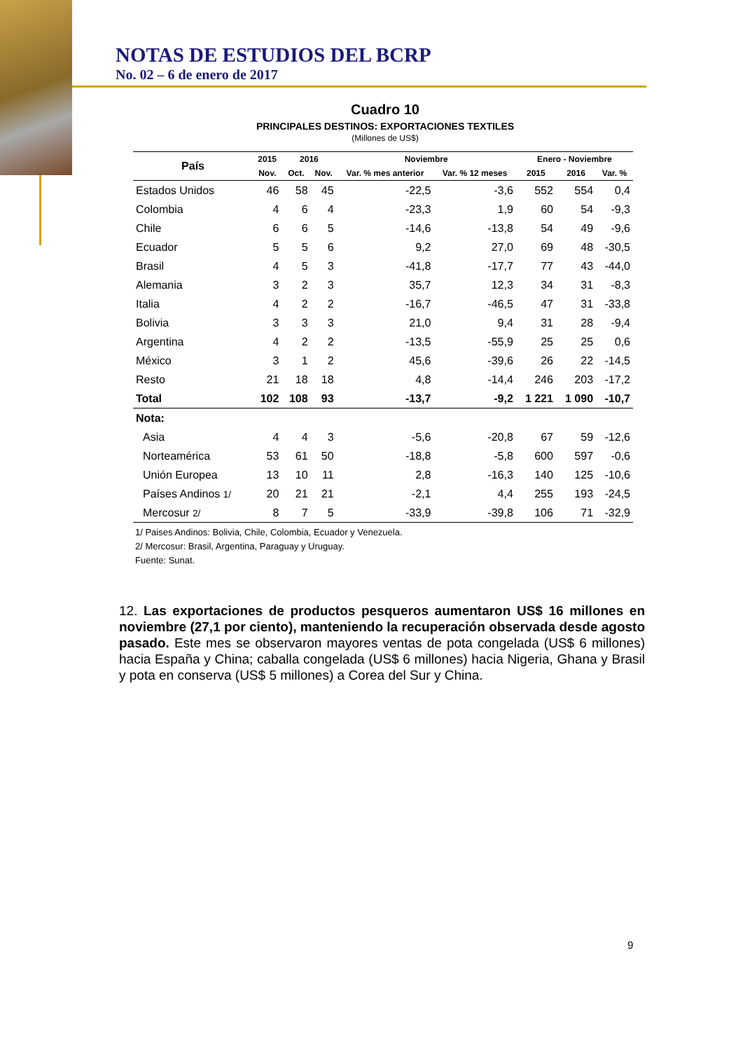NOTAS DE ESTUDIOS DEL BCRP
No. 02 – 6 de enero de 2017
Cuadro 10
PRINCIPALES DESTINOS: EXPORTACIONES TEXTILES
(Millones de US$)
| País | 2015 | 2016 | | Noviembre | | Enero - Noviembre | | |
| --- | --- | --- | --- | --- | --- | --- | --- | --- |
| | Nov. | Oct. | Nov. | Var. % mes anterior | Var. % 12 meses | 2015 | 2016 | Var. % |
| Estados Unidos | 46 | 58 | 45 | -22,5 | -3,6 | 552 | 554 | 0,4 |
| Colombia | 4 | 6 | 4 | -23,3 | 1,9 | 60 | 54 | -9,3 |
| Chile | 6 | 6 | 5 | -14,6 | -13,8 | 54 | 49 | -9,6 |
| Ecuador | 5 | 5 | 6 | 9,2 | 27,0 | 69 | 48 | -30,5 |
| Brasil | 4 | 5 | 3 | -41,8 | -17,7 | 77 | 43 | -44,0 |
| Alemania | 3 | 2 | 3 | 35,7 | 12,3 | 34 | 31 | -8,3 |
| Italia | 4 | 2 | 2 | -16,7 | -46,5 | 47 | 31 | -33,8 |
| Bolivia | 3 | 3 | 3 | 21,0 | 9,4 | 31 | 28 | -9,4 |
| Argentina | 4 | 2 | 2 | -13,5 | -55,9 | 25 | 25 | 0,6 |
| México | 3 | 1 | 2 | 45,6 | -39,6 | 26 | 22 | -14,5 |
| Resto | 21 | 18 | 18 | 4,8 | -14,4 | 246 | 203 | -17,2 |
| Total | 102 | 108 | 93 | -13,7 | -9,2 | 1 221 | 1 090 | -10,7 |
| Nota: | | | | | | | | |
| Asia | 4 | 4 | 3 | -5,6 | -20,8 | 67 | 59 | -12,6 |
| Norteamérica | 53 | 61 | 50 | -18,8 | -5,8 | 600 | 597 | -0,6 |
| Unión Europea | 13 | 10 | 11 | 2,8 | -16,3 | 140 | 125 | -10,6 |
| Países Andinos 1/ | 20 | 21 | 21 | -2,1 | 4,4 | 255 | 193 | -24,5 |
| Mercosur 2/ | 8 | 7 | 5 | -33,9 | -39,8 | 106 | 71 | -32,9 |
1/ Paises Andinos: Bolivia, Chile, Colombia, Ecuador y Venezuela.
2/ Mercosur: Brasil, Argentina, Paraguay y Uruguay.
Fuente: Sunat.
12. Las exportaciones de productos pesqueros aumentaron US$ 16 millones en noviembre (27,1 por ciento), manteniendo la recuperación observada desde agosto pasado. Este mes se observaron mayores ventas de pota congelada (US$ 6 millones) hacia España y China; caballa congelada (US$ 6 millones) hacia Nigeria, Ghana y Brasil y pota en conserva (US$ 5 millones) a Corea del Sur y China.
9